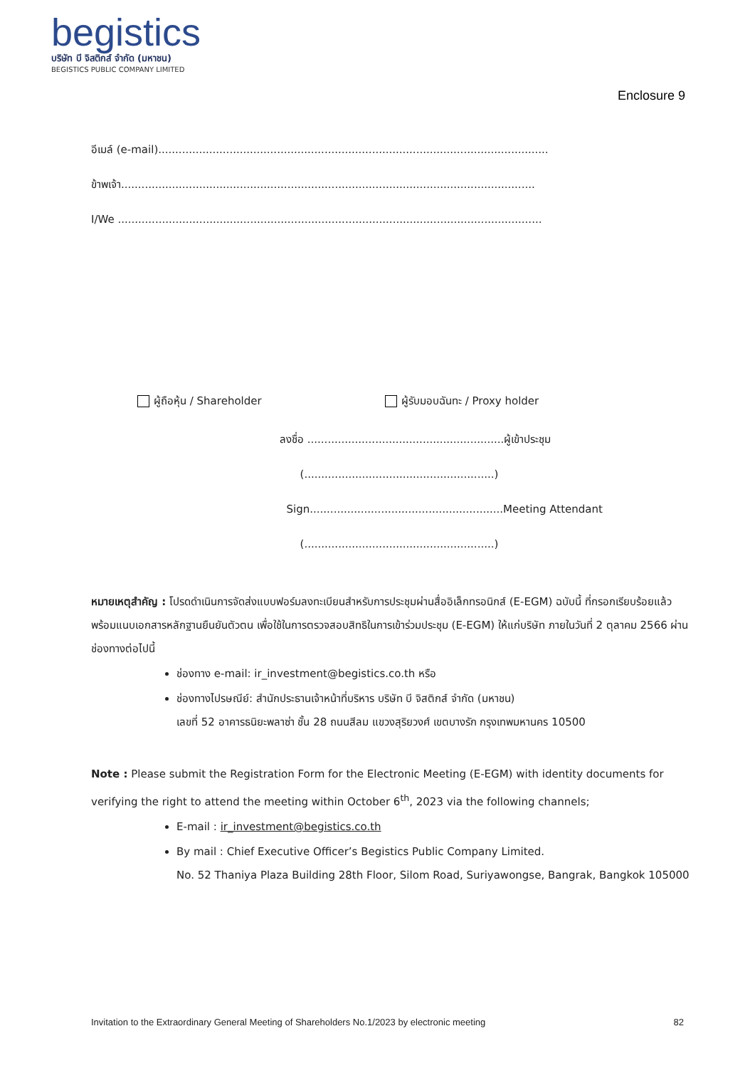begistics
บริษัท บี จิสติกส์ จำกัด (มหาชน)
BEGISTICS PUBLIC COMPANY LIMITED
Enclosure 9
อีเมล์ (e-mail)...................................................................................................................
ข้าพเจ้า..........................................................................................................................
I/We .............................................................................................................................
ผู้ถือหุ้น / Shareholder ผู้รับมอบฉันทะ / Proxy holder
ลงชื่อ ..........................................................ผู้เข้าประชุม
(........................................................)
Sign.........................................................Meeting Attendant
(........................................................)
หมายเหตุสำคัญ : โปรดดำเนินการจัดส่งแบบฟอร์มลงทะเบียนสำหรับการประชุมผ่านสื่ออิเล็กทรอนิกส์ (E-EGM) ฉบับนี้ ที่กรอกเรียบร้อยแล้ว พร้อมแนบเอกสารหลักฐานยืนยันตัวตน เพื่อใช้ในการตรวจสอบสิทธิในการเข้าร่วมประชุม (E-EGM) ให้แก่บริษัท ภายในวันที่ 2 ตุลาคม 2566 ผ่านช่องทางต่อไปนี้
ช่องทาง e-mail: ir_investment@begistics.co.th หรือ
ช่องทางไปรษณีย์: สำนักประธานเจ้าหน้าที่บริหาร บริษัท บี จิสติกส์ จำกัด (มหาชน)
เลขที่ 52 อาคารธนิยะพลาซ่า ชั้น 28 ถนนสีลม แขวงสุริยวงศ์ เขตบางรัก กรุงเทพมหานคร 10500
Note : Please submit the Registration Form for the Electronic Meeting (E-EGM) with identity documents for verifying the right to attend the meeting within October 6<sup>th</sup>, 2023 via the following channels;
E-mail : ir_investment@begistics.co.th
By mail : Chief Executive Officer’s Begistics Public Company Limited.
No. 52 Thaniya Plaza Building 28th Floor, Silom Road, Suriyawongse, Bangrak, Bangkok 105000
Invitation to the Extraordinary General Meeting of Shareholders No.1/2023 by electronic meeting 82